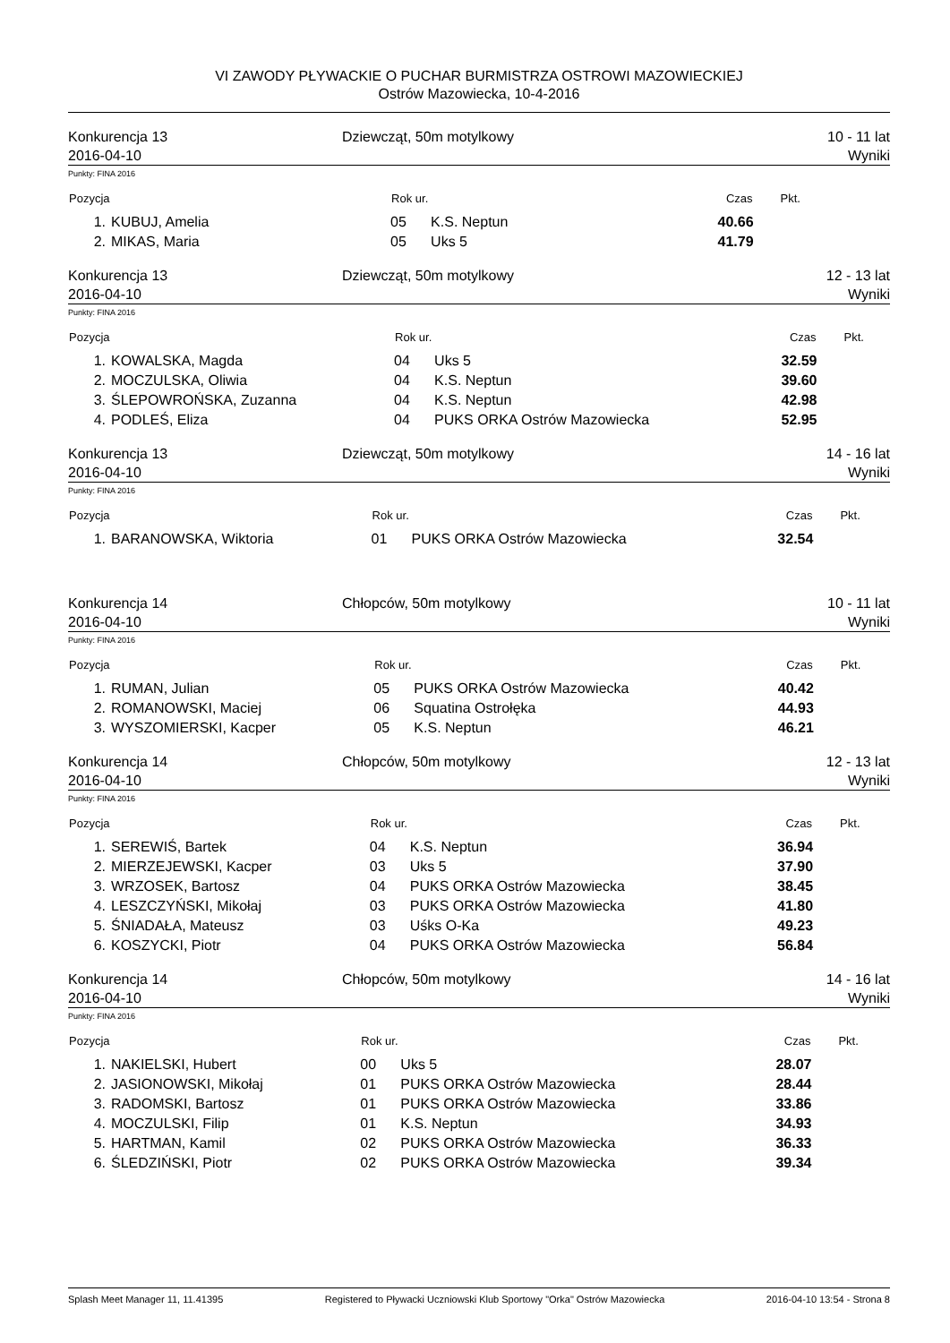VI ZAWODY PŁYWACKIE O PUCHAR BURMISTRZA OSTROWI MAZOWIECKIEJ
Ostrów Mazowiecka, 10-4-2016
Konkurencja 13
2016-04-10
Dziewcząt, 50m motylkowy 10 - 11 lat
Wyniki
Punkty: FINA 2016
| Pozycja | | Rok ur. | | Czas | Pkt. |
| --- | --- | --- | --- | --- | --- |
| 1. | KUBUJ, Amelia | 05 | K.S. Neptun | 40.66 | |
| 2. | MIKAS, Maria | 05 | Uks 5 | 41.79 | |
Konkurencja 13
2016-04-10
Dziewcząt, 50m motylkowy 12 - 13 lat
Wyniki
Punkty: FINA 2016
| Pozycja | | Rok ur. | | Czas | Pkt. |
| --- | --- | --- | --- | --- | --- |
| 1. | KOWALSKA, Magda | 04 | Uks 5 | 32.59 | |
| 2. | MOCZULSKA, Oliwia | 04 | K.S. Neptun | 39.60 | |
| 3. | ŚLEPOWROŃSKA, Zuzanna | 04 | K.S. Neptun | 42.98 | |
| 4. | PODLEŚ, Eliza | 04 | PUKS ORKA Ostrów Mazowiecka | 52.95 | |
Konkurencja 13
2016-04-10
Dziewcząt, 50m motylkowy 14 - 16 lat
Wyniki
Punkty: FINA 2016
| Pozycja | | Rok ur. | | Czas | Pkt. |
| --- | --- | --- | --- | --- | --- |
| 1. | BARANOWSKA, Wiktoria | 01 | PUKS ORKA Ostrów Mazowiecka | 32.54 | |
Konkurencja 14
2016-04-10
Chłopców, 50m motylkowy 10 - 11 lat
Wyniki
Punkty: FINA 2016
| Pozycja | | Rok ur. | | Czas | Pkt. |
| --- | --- | --- | --- | --- | --- |
| 1. | RUMAN, Julian | 05 | PUKS ORKA Ostrów Mazowiecka | 40.42 | |
| 2. | ROMANOWSKI, Maciej | 06 | Squatina Ostrołęka | 44.93 | |
| 3. | WYSZOMIERSKI, Kacper | 05 | K.S. Neptun | 46.21 | |
Konkurencja 14
2016-04-10
Chłopców, 50m motylkowy 12 - 13 lat
Wyniki
Punkty: FINA 2016
| Pozycja | | Rok ur. | | Czas | Pkt. |
| --- | --- | --- | --- | --- | --- |
| 1. | SEREWIŚ, Bartek | 04 | K.S. Neptun | 36.94 | |
| 2. | MIERZEJEWSKI, Kacper | 03 | Uks 5 | 37.90 | |
| 3. | WRZOSEK, Bartosz | 04 | PUKS ORKA Ostrów Mazowiecka | 38.45 | |
| 4. | LESZCZYŃSKI, Mikołaj | 03 | PUKS ORKA Ostrów Mazowiecka | 41.80 | |
| 5. | ŚNIADAŁA, Mateusz | 03 | Uśks O-Ka | 49.23 | |
| 6. | KOSZYCKI, Piotr | 04 | PUKS ORKA Ostrów Mazowiecka | 56.84 | |
Konkurencja 14
2016-04-10
Chłopców, 50m motylkowy 14 - 16 lat
Wyniki
Punkty: FINA 2016
| Pozycja | | Rok ur. | | Czas | Pkt. |
| --- | --- | --- | --- | --- | --- |
| 1. | NAKIELSKI, Hubert | 00 | Uks 5 | 28.07 | |
| 2. | JASIONOWSKI, Mikołaj | 01 | PUKS ORKA Ostrów Mazowiecka | 28.44 | |
| 3. | RADOMSKI, Bartosz | 01 | PUKS ORKA Ostrów Mazowiecka | 33.86 | |
| 4. | MOCZULSKI, Filip | 01 | K.S. Neptun | 34.93 | |
| 5. | HARTMAN, Kamil | 02 | PUKS ORKA Ostrów Mazowiecka | 36.33 | |
| 6. | ŚLEDZIŃSKI, Piotr | 02 | PUKS ORKA Ostrów Mazowiecka | 39.34 | |
Splash Meet Manager 11, 11.41395 Registered to Pływacki Uczniowski Klub Sportowy "Orka" Ostrów Mazowiecka 2016-04-10 13:54 - Strona 8